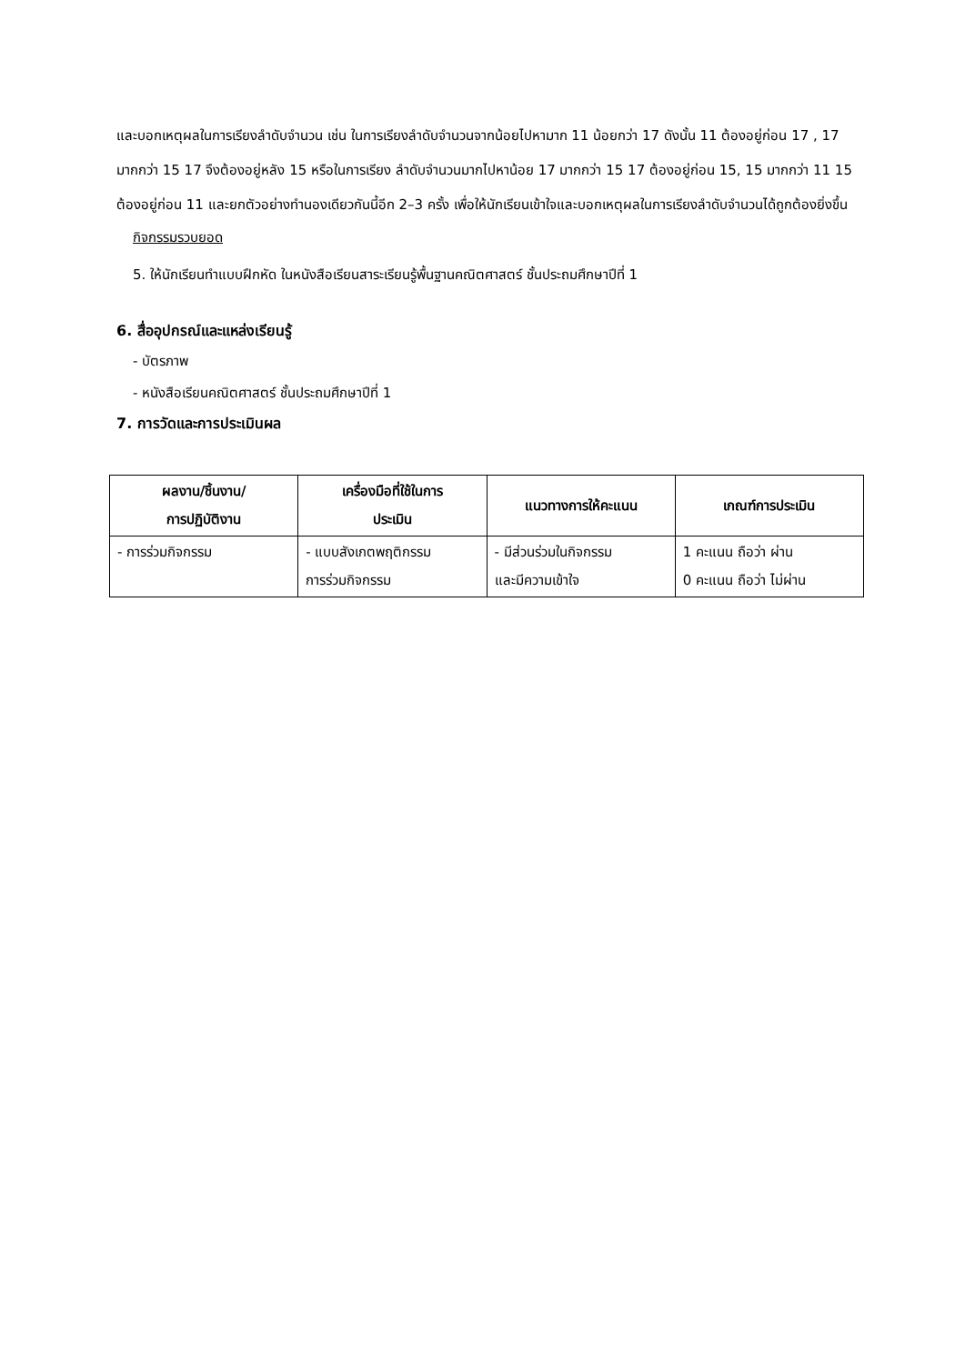และบอกเหตุผลในการเรียงลำดับจำนวน เช่น ในการเรียงลำดับจำนวนจากน้อยไปหามาก 11 น้อยกว่า 17 ดังนั้น 11 ต้องอยู่ก่อน 17 , 17 มากกว่า 15 17 จึงต้องอยู่หลัง 15 หรือในการเรียง ลำดับจำนวนมากไปหาน้อย 17 มากกว่า 15 17 ต้องอยู่ก่อน 15, 15 มากกว่า 11 15 ต้องอยู่ก่อน 11 และยกตัวอย่างทำนองเดียวกันนี้อีก 2–3 ครั้ง เพื่อให้นักเรียนเข้าใจและบอกเหตุผลในการเรียงลำดับจำนวนได้ถูกต้องยิ่งขึ้น
กิจกรรมรวบยอด
5. ให้นักเรียนทำแบบฝึกหัด ในหนังสือเรียนสาระเรียนรู้พื้นฐานคณิตศาสตร์ ชั้นประถมศึกษาปีที่ 1
6. สื่ออุปกรณ์และแหล่งเรียนรู้
- บัตรภาพ
- หนังสือเรียนคณิตศาสตร์ ชั้นประถมศึกษาปีที่ 1
7. การวัดและการประเมินผล
| ผลงาน/ชิ้นงาน/ การปฏิบัติงาน | เครื่องมือที่ใช้ในการ ประเมิน | แนวทางการให้คะแนน | เกณฑ์การประเมิน |
| --- | --- | --- | --- |
| - การร่วมกิจกรรม | - แบบสังเกตพฤติกรรม การร่วมกิจกรรม | - มีส่วนร่วมในกิจกรรม และมีความเข้าใจ | 1 คะแนน ถือว่า ผ่าน 0 คะแนน ถือว่า ไม่ผ่าน |